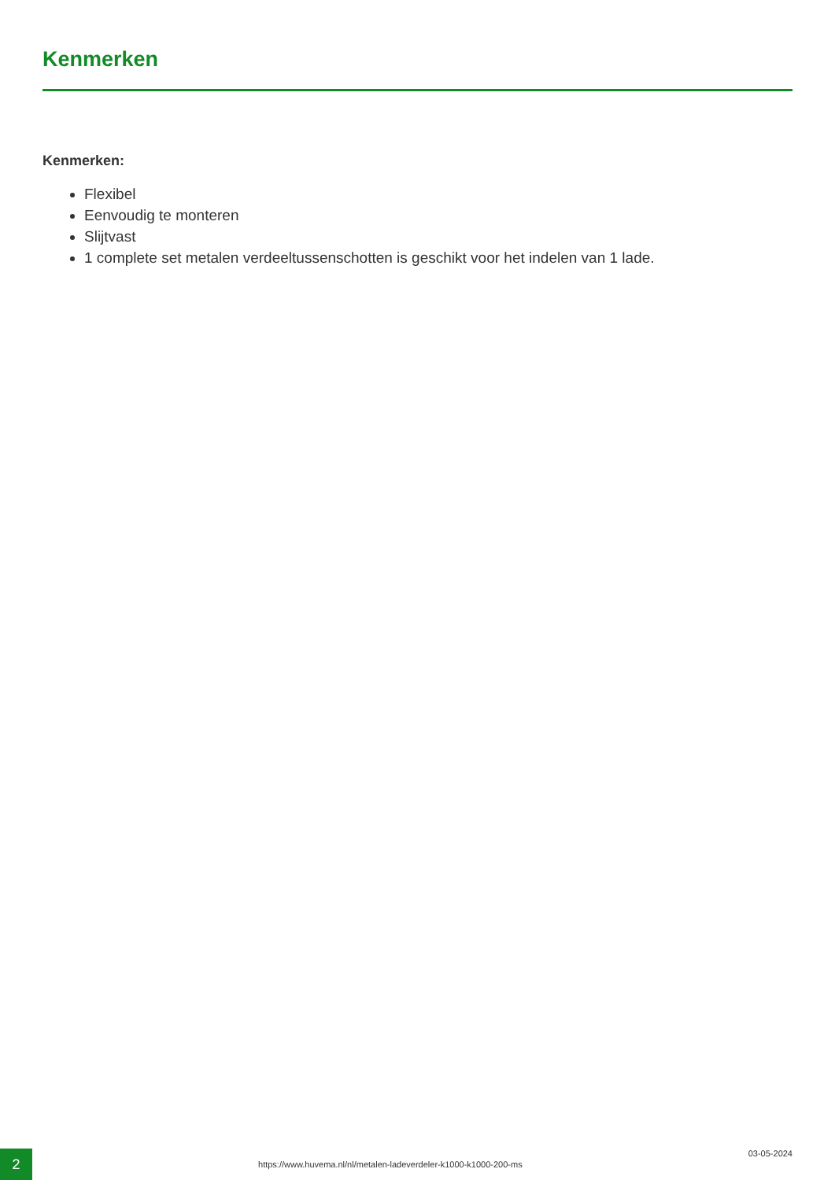Kenmerken
Kenmerken:
Flexibel
Eenvoudig te monteren
Slijtvast
1 complete set metalen verdeeltussenschotten is geschikt voor het indelen van 1 lade.
2
https://www.huvema.nl/nl/metalen-ladeverdeler-k1000-k1000-200-ms
03-05-2024